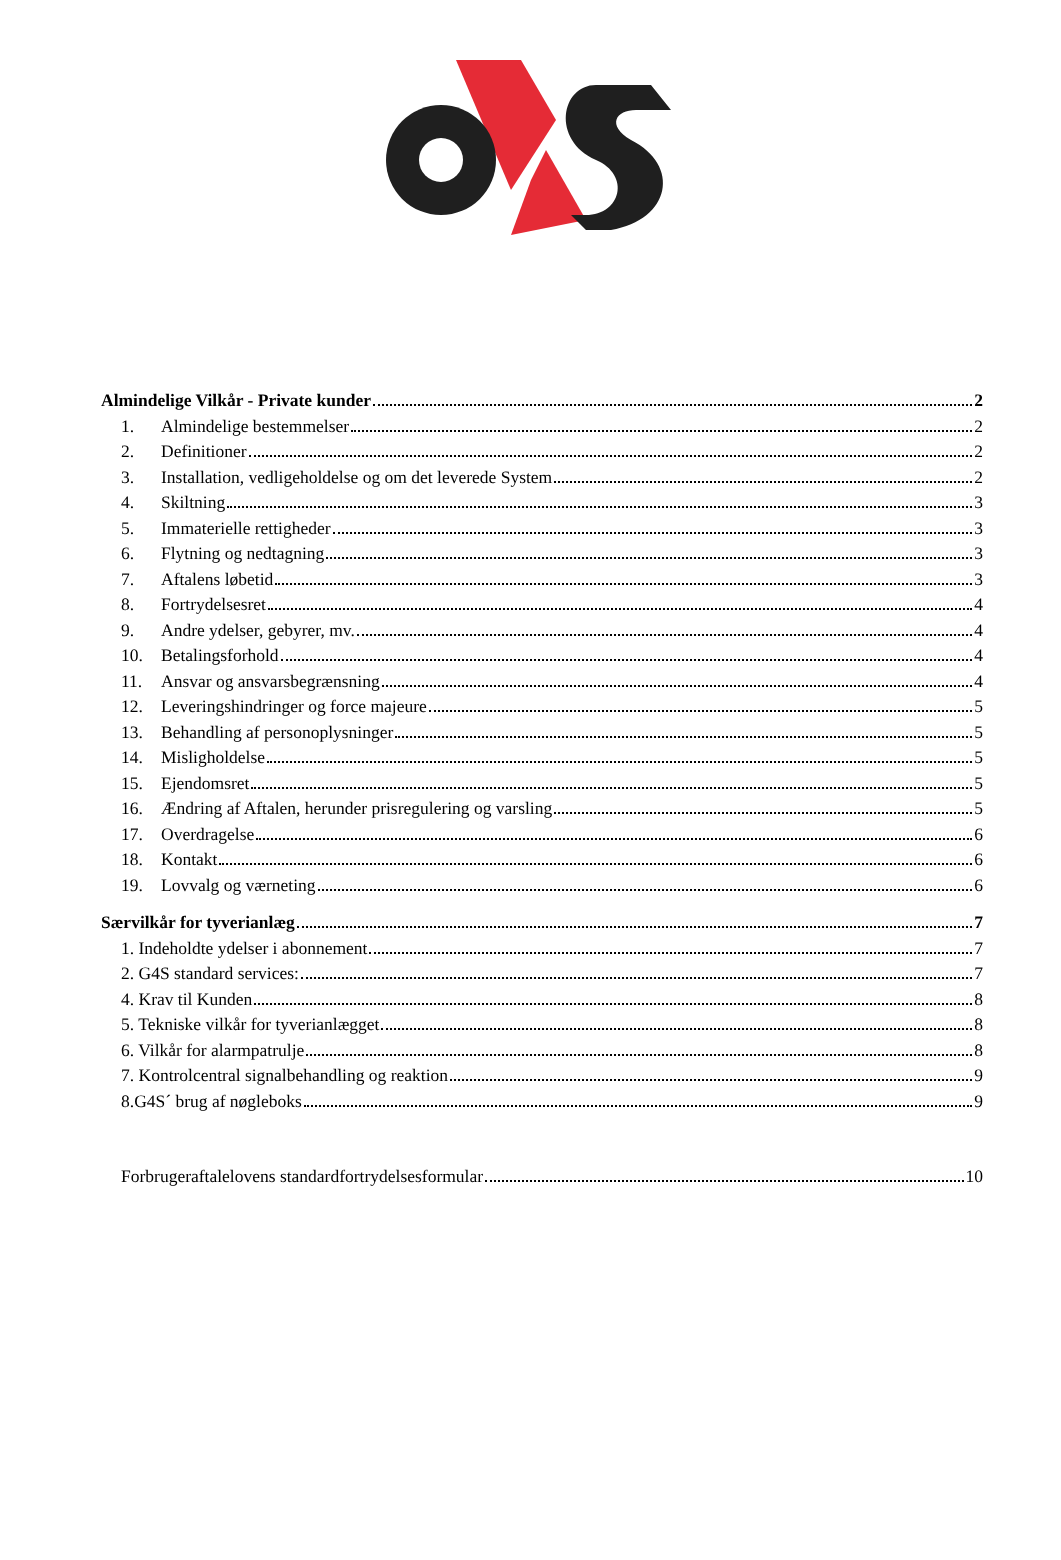Almindelige Vilkår - Private kunder 2
1. Almindelige bestemmelser 2
2. Definitioner 2
3. Installation, vedligeholdelse og om det leverede System 2
4. Skiltning 3
5. Immaterielle rettigheder 3
6. Flytning og nedtagning 3
7. Aftalens løbetid 3
8. Fortrydelsesret 4
9. Andre ydelser, gebyrer, mv. 4
10. Betalingsforhold 4
11. Ansvar og ansvarsbegrænsning 4
12. Leveringshindringer og force majeure 5
13. Behandling af personoplysninger 5
14. Misligholdelse 5
15. Ejendomsret 5
16. Ændring af Aftalen, herunder prisregulering og varsling 5
17. Overdragelse 6
18. Kontakt 6
19. Lovvalg og værneting 6
Særvilkår for tyverianlæg 7
1. Indeholdte ydelser i abonnement 7
2. G4S standard services: 7
4. Krav til Kunden 8
5. Tekniske vilkår for tyverianlægget 8
6. Vilkår for alarmpatrulje 8
7. Kontrolcentral signalbehandling og reaktion 9
8.G4S´ brug af nøgleboks 9
Forbrugeraftalelovens standardfortrydelsesformular 10